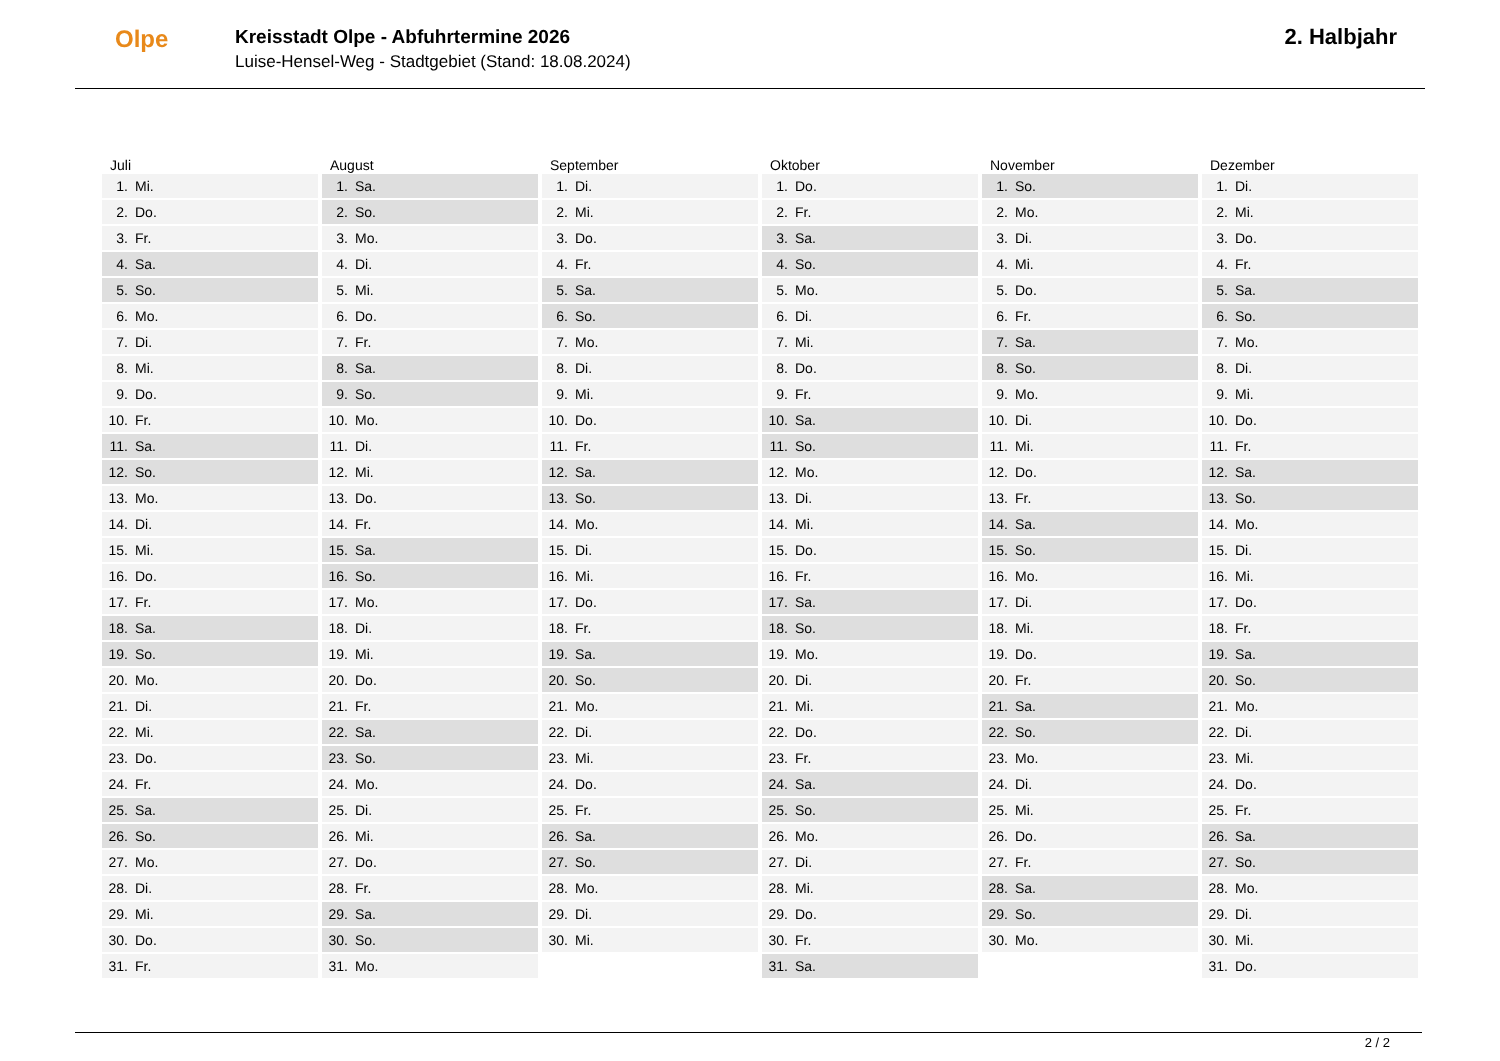Olpe
Kreisstadt Olpe - Abfuhrtermine 2026
Luise-Hensel-Weg - Stadtgebiet (Stand: 18.08.2024)
2. Halbjahr
Juli
1. Mi.
2. Do.
3. Fr.
4. Sa.
5. So.
6. Mo.
7. Di.
8. Mi.
9. Do.
10. Fr.
11. Sa.
12. So.
13. Mo.
14. Di.
15. Mi.
16. Do.
17. Fr.
18. Sa.
19. So.
20. Mo.
21. Di.
22. Mi.
23. Do.
24. Fr.
25. Sa.
26. So.
27. Mo.
28. Di.
29. Mi.
30. Do.
31. Fr.
August
1. Sa.
2. So.
3. Mo.
4. Di.
5. Mi.
6. Do.
7. Fr.
8. Sa.
9. So.
10. Mo.
11. Di.
12. Mi.
13. Do.
14. Fr.
15. Sa.
16. So.
17. Mo.
18. Di.
19. Mi.
20. Do.
21. Fr.
22. Sa.
23. So.
24. Mo.
25. Di.
26. Mi.
27. Do.
28. Fr.
29. Sa.
30. So.
31. Mo.
September
1. Di.
2. Mi.
3. Do.
4. Fr.
5. Sa.
6. So.
7. Mo.
8. Di.
9. Mi.
10. Do.
11. Fr.
12. Sa.
13. So.
14. Mo.
15. Di.
16. Mi.
17. Do.
18. Fr.
19. Sa.
20. So.
21. Mo.
22. Di.
23. Mi.
24. Do.
25. Fr.
26. Sa.
27. So.
28. Mo.
29. Di.
30. Mi.
Oktober
1. Do.
2. Fr.
3. Sa.
4. So.
5. Mo.
6. Di.
7. Mi.
8. Do.
9. Fr.
10. Sa.
11. So.
12. Mo.
13. Di.
14. Mi.
15. Do.
16. Fr.
17. Sa.
18. So.
19. Mo.
20. Di.
21. Mi.
22. Do.
23. Fr.
24. Sa.
25. So.
26. Mo.
27. Di.
28. Mi.
29. Do.
30. Fr.
31. Sa.
November
1. So.
2. Mo.
3. Di.
4. Mi.
5. Do.
6. Fr.
7. Sa.
8. So.
9. Mo.
10. Di.
11. Mi.
12. Do.
13. Fr.
14. Sa.
15. So.
16. Mo.
17. Di.
18. Mi.
19. Do.
20. Fr.
21. Sa.
22. So.
23. Mo.
24. Di.
25. Mi.
26. Do.
27. Fr.
28. Sa.
29. So.
30. Mo.
Dezember
1. Di.
2. Mi.
3. Do.
4. Fr.
5. Sa.
6. So.
7. Mo.
8. Di.
9. Mi.
10. Do.
11. Fr.
12. Sa.
13. So.
14. Mo.
15. Di.
16. Mi.
17. Do.
18. Fr.
19. Sa.
20. So.
21. Mo.
22. Di.
23. Mi.
24. Do.
25. Fr.
26. Sa.
27. So.
28. Mo.
29. Di.
30. Mi.
31. Do.
2 / 2